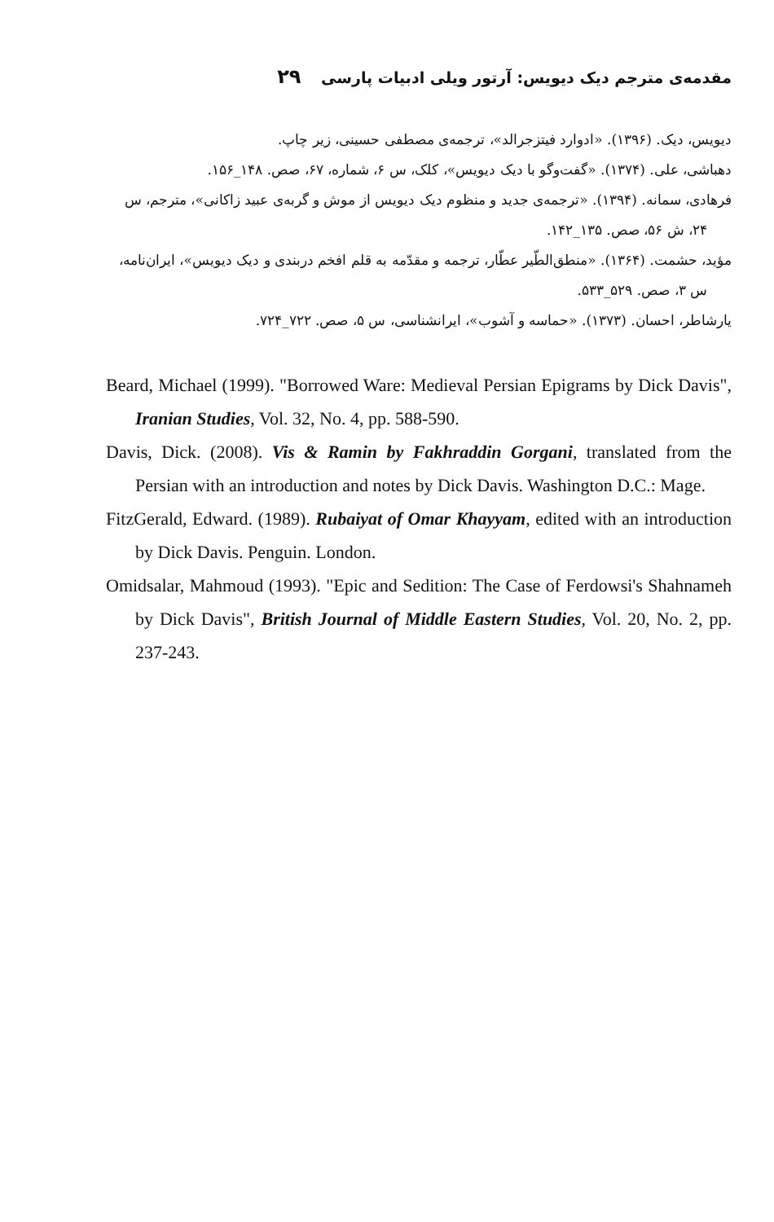مقدمه‌ی مترجم دیک دیویس: آرتور ویلی ادبیات پارسی ۲۹
دیویس، دیک. (۱۳۹۶). «ادوارد فیتزجرالد»، ترجمه‌ی مصطفی حسینی، زیر چاپ.
دهباشی، علی. (۱۳۷۴). «گفت‌وگو با دیک دیویس»، کلک، س ۶، شماره، ۶۷، صص. ۱۴۸_۱۵۶.
فرهادی، سمانه. (۱۳۹۴). «ترجمه‌ی جدید و منظوم دیک دیویس از موش و گربه‌ی عبید زاکانی»، مترجم، س ۲۴، ش ۵۶، صص. ۱۳۵_۱۴۲.
مؤید، حشمت. (۱۳۶۴). «منطق‌الطّیر عطّار، ترجمه و مقدّمه به قلم افخم دربندی و دیک دیویس»، ایران‌نامه، س ۳، صص. ۵۲۹_۵۳۳.
یارشاطر، احسان. (۱۳۷۳). «حماسه و آشوب»، ایرانشناسی، س ۵، صص. ۷۲۲_۷۲۴.
Beard, Michael (1999). "Borrowed Ware: Medieval Persian Epigrams by Dick Davis", Iranian Studies, Vol. 32, No. 4, pp. 588-590.
Davis, Dick. (2008). Vis & Ramin by Fakhraddin Gorgani, translated from the Persian with an introduction and notes by Dick Davis. Washington D.C.: Mage.
FitzGerald, Edward. (1989). Rubaiyat of Omar Khayyam, edited with an introduction by Dick Davis. Penguin. London.
Omidsalar, Mahmoud (1993). "Epic and Sedition: The Case of Ferdowsi's Shahnameh by Dick Davis", British Journal of Middle Eastern Studies, Vol. 20, No. 2, pp. 237-243.